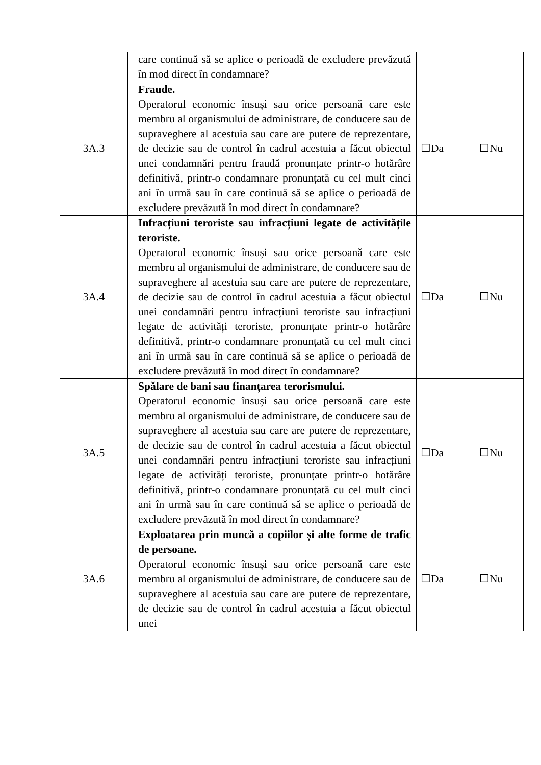| | care continuă să se aplice o perioadă de excludere prevăzută în mod direct în condamnare? | |
| 3A.3 | Fraude. Operatorul economic însuși sau orice persoană care este membru al organismului de administrare, de conducere sau de supraveghere al acestuia sau care are putere de reprezentare, de decizie sau de control în cadrul acestuia a făcut obiectul unei condamnări pentru fraudă pronunțate printr-o hotărâre definitivă, printr-o condamnare pronunțată cu cel mult cinci ani în urmă sau în care continuă să se aplice o perioadă de excludere prevăzută în mod direct în condamnare? | ☐Da ☐Nu |
| 3A.4 | Infracțiuni teroriste sau infracțiuni legate de activitățile teroriste. Operatorul economic însuși sau orice persoană care este membru al organismului de administrare, de conducere sau de supraveghere al acestuia sau care are putere de reprezentare, de decizie sau de control în cadrul acestuia a făcut obiectul unei condamnări pentru infracțiuni teroriste sau infracțiuni legate de activități teroriste, pronunțate printr-o hotărâre definitivă, printr-o condamnare pronunțată cu cel mult cinci ani în urmă sau în care continuă să se aplice o perioadă de excludere prevăzută în mod direct în condamnare? | ☐Da ☐Nu |
| 3A.5 | Spălare de bani sau finanțarea terorismului. Operatorul economic însuși sau orice persoană care este membru al organismului de administrare, de conducere sau de supraveghere al acestuia sau care are putere de reprezentare, de decizie sau de control în cadrul acestuia a făcut obiectul unei condamnări pentru infracțiuni teroriste sau infracțiuni legate de activități teroriste, pronunțate printr-o hotărâre definitivă, printr-o condamnare pronunțată cu cel mult cinci ani în urmă sau în care continuă să se aplice o perioadă de excludere prevăzută în mod direct în condamnare? | ☐Da ☐Nu |
| 3A.6 | Exploatarea prin muncă a copiilor și alte forme de trafic de persoane. Operatorul economic însuși sau orice persoană care este membru al organismului de administrare, de conducere sau de supraveghere al acestuia sau care are putere de reprezentare, de decizie sau de control în cadrul acestuia a făcut obiectul unei | ☐Da ☐Nu |